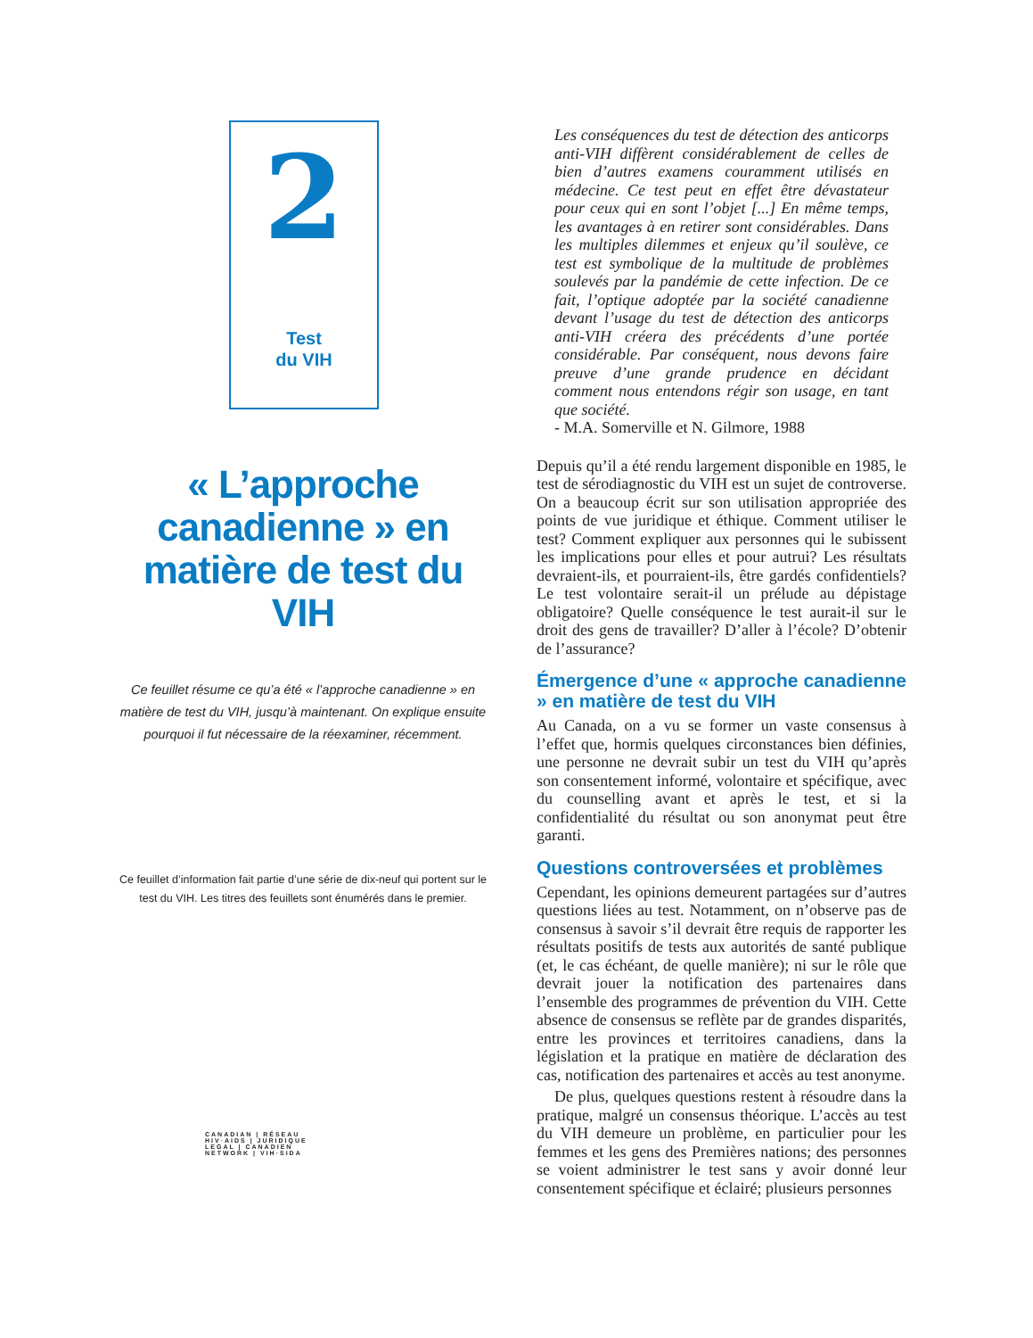2
Test
du VIH
« L’approche canadienne » en matière de test du VIH
Ce feuillet résume ce qu’a été « l’approche canadienne » en matière de test du VIH, jusqu’à maintenant. On explique ensuite pourquoi il fut nécessaire de la réexaminer, récemment.
Ce feuillet d’information fait partie d’une série de dix-neuf qui portent sur le test du VIH. Les titres des feuillets sont énumérés dans le premier.
CANADIAN | RÉSEAU
HIV·AIDS | JURIDIQUE
LEGAL | CANADIEN
NETWORK | VIH·SIDA
Les conséquences du test de détection des anticorps anti-VIH diffèrent considérablement de celles de bien d’autres examens couramment utilisés en médecine. Ce test peut en effet être dévastateur pour ceux qui en sont l’objet [...] En même temps, les avantages à en retirer sont considérables. Dans les multiples dilemmes et enjeux qu’il soulève, ce test est symbolique de la multitude de problèmes soulevés par la pandémie de cette infection. De ce fait, l’optique adoptée par la société canadienne devant l’usage du test de détection des anticorps anti-VIH créera des précédents d’une portée considérable. Par conséquent, nous devons faire preuve d’une grande prudence en décidant comment nous entendons régir son usage, en tant que société.
- M.A. Somerville et N. Gilmore, 1988
Depuis qu’il a été rendu largement disponible en 1985, le test de sérodiagnostic du VIH est un sujet de controverse. On a beaucoup écrit sur son utilisation appropriée des points de vue juridique et éthique. Comment utiliser le test? Comment expliquer aux personnes qui le subissent les implications pour elles et pour autrui? Les résultats devraient-ils, et pourraient-ils, être gardés confidentiels? Le test volontaire serait-il un prélude au dépistage obligatoire? Quelle conséquence le test aurait-il sur le droit des gens de travailler? D’aller à l’école? D’obtenir de l’assurance?
Émergence d’une « approche canadienne » en matière de test du VIH
Au Canada, on a vu se former un vaste consensus à l’effet que, hormis quelques circonstances bien définies, une personne ne devrait subir un test du VIH qu’après son consentement informé, volontaire et spécifique, avec du counselling avant et après le test, et si la confidentialité du résultat ou son anonymat peut être garanti.
Questions controversées et problèmes
Cependant, les opinions demeurent partagées sur d’autres questions liées au test. Notamment, on n’observe pas de consensus à savoir s’il devrait être requis de rapporter les résultats positifs de tests aux autorités de santé publique (et, le cas échéant, de quelle manière); ni sur le rôle que devrait jouer la notification des partenaires dans l’ensemble des programmes de prévention du VIH. Cette absence de consensus se reflète par de grandes disparités, entre les provinces et territoires canadiens, dans la législation et la pratique en matière de déclaration des cas, notification des partenaires et accès au test anonyme.
De plus, quelques questions restent à résoudre dans la pratique, malgré un consensus théorique. L’accès au test du VIH demeure un problème, en particulier pour les femmes et les gens des Premières nations; des personnes se voient administrer le test sans y avoir donné leur consentement spécifique et éclairé; plusieurs personnes